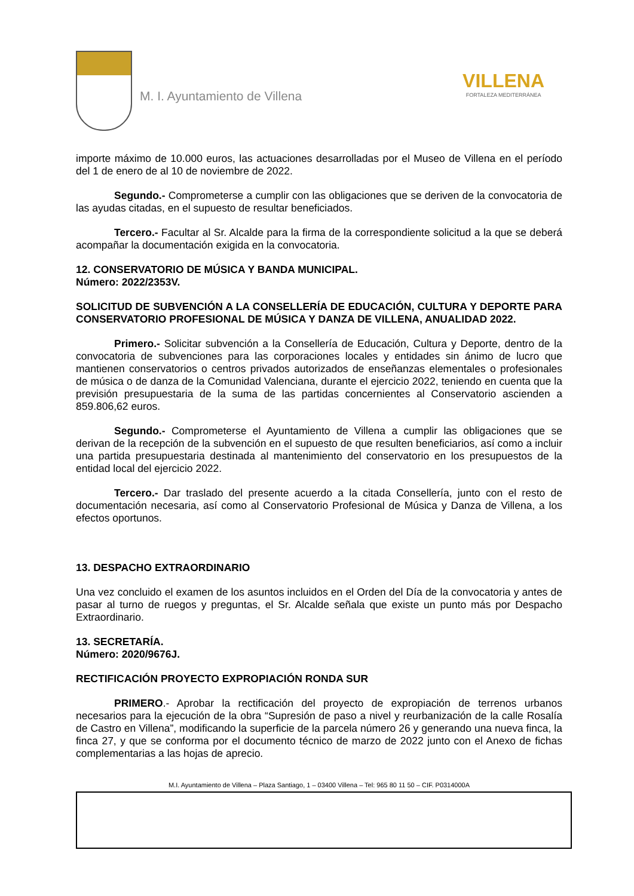M. I. Ayuntamiento de Villena
VILLENA
FORTALEZA MEDITERRÁNEA
importe máximo de 10.000 euros, las actuaciones desarrolladas por el Museo de Villena en el período del 1 de enero de al 10 de noviembre de 2022.
Segundo.- Comprometerse a cumplir con las obligaciones que se deriven de la convocatoria de las ayudas citadas, en el supuesto de resultar beneficiados.
Tercero.- Facultar al Sr. Alcalde para la firma de la correspondiente solicitud a la que se deberá acompañar la documentación exigida en la convocatoria.
12. CONSERVATORIO DE MÚSICA Y BANDA MUNICIPAL.
Número: 2022/2353V.
SOLICITUD DE SUBVENCIÓN A LA CONSELLERÍA DE EDUCACIÓN, CULTURA Y DEPORTE PARA CONSERVATORIO PROFESIONAL DE MÚSICA Y DANZA DE VILLENA, ANUALIDAD 2022.
Primero.- Solicitar subvención a la Consellería de Educación, Cultura y Deporte, dentro de la convocatoria de subvenciones para las corporaciones locales y entidades sin ánimo de lucro que mantienen conservatorios o centros privados autorizados de enseñanzas elementales o profesionales de música o de danza de la Comunidad Valenciana, durante el ejercicio 2022, teniendo en cuenta que la previsión presupuestaria de la suma de las partidas concernientes al Conservatorio ascienden a 859.806,62 euros.
Segundo.- Comprometerse el Ayuntamiento de Villena a cumplir las obligaciones que se derivan de la recepción de la subvención en el supuesto de que resulten beneficiarios, así como a incluir una partida presupuestaria destinada al mantenimiento del conservatorio en los presupuestos de la entidad local del ejercicio 2022.
Tercero.- Dar traslado del presente acuerdo a la citada Consellería, junto con el resto de documentación necesaria, así como al Conservatorio Profesional de Música y Danza de Villena, a los efectos oportunos.
13. DESPACHO EXTRAORDINARIO
Una vez concluido el examen de los asuntos incluidos en el Orden del Día de la convocatoria y antes de pasar al turno de ruegos y preguntas, el Sr. Alcalde señala que existe un punto más por Despacho Extraordinario.
13. SECRETARÍA.
Número: 2020/9676J.
RECTIFICACIÓN PROYECTO EXPROPIACIÓN RONDA SUR
PRIMERO.- Aprobar la rectificación del proyecto de expropiación de terrenos urbanos necesarios para la ejecución de la obra “Supresión de paso a nivel y reurbanización de la calle Rosalía de Castro en Villena”, modificando la superficie de la parcela número 26 y generando una nueva finca, la finca 27, y que se conforma por el documento técnico de marzo de 2022 junto con el Anexo de fichas complementarias a las hojas de aprecio.
M.I. Ayuntamiento de Villena – Plaza Santiago, 1 – 03400 Villena – Tel: 965 80 11 50 – CIF. P0314000A